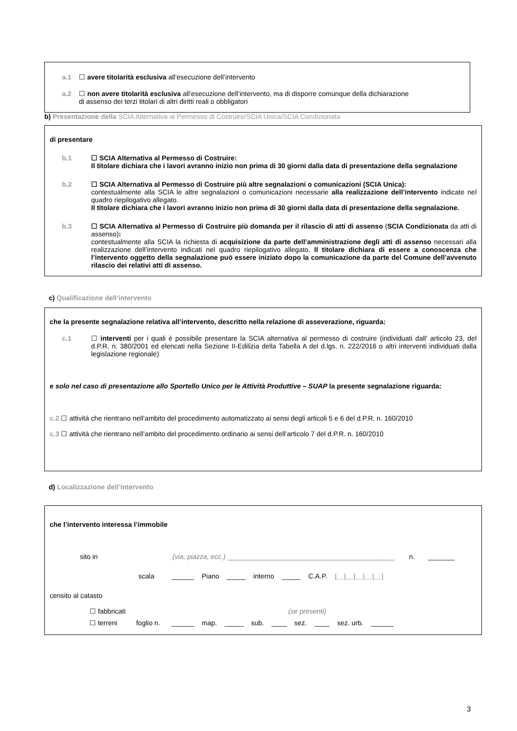a.1 ☐ avere titolarità esclusiva all’esecuzione dell’intervento
a.2 ☐ non avere titolarità esclusiva all’esecuzione dell’intervento, ma di disporre comunque della dichiarazione
di assenso dei terzi titolari di altri diritti reali o obbligatori
b) Presentazione della SCIA Alternativa al Permesso di Costruire/SCIA Unica/SCIA Condizionata
di presentare
b.1 ☐ SCIA Alternativa al Permesso di Costruire:
Il titolare dichiara che i lavori avranno inizio non prima di 30 giorni dalla data di presentazione della segnalazione
b.2 ☐ SCIA Alternativa al Permesso di Costruire più altre segnalazioni o comunicazioni (SCIA Unica):
contestualmente alla SCIA le altre segnalazioni o comunicazioni necessarie alla realizzazione dell’intervento indicate nel quadro riepilogativo allegato.
Il titolare dichiara che i lavori avranno inizio non prima di 30 giorni dalla data di presentazione della segnalazione.
b.3 ☐ SCIA Alternativa al Permesso di Costruire più domanda per il rilascio di atti di assenso (SCIA Condizionata da atti di assenso):
contestualmente alla SCIA la richiesta di acquisizione da parte dell’amministrazione degli atti di assenso necessari alla realizzazione dell’intervento indicati nel quadro riepilogativo allegato. Il titolare dichiara di essere a conoscenza che l’intervento oggetto della segnalazione può essere iniziato dopo la comunicazione da parte del Comune dell’avvenuto rilascio dei relativi atti di assenso.
c) Qualificazione dell’intervento
che la presente segnalazione relativa all’intervento, descritto nella relazione di asseverazione, riguarda:
c.1 ☐ interventi per i quali è possibile presentare la SCIA alternativa al permesso di costruire (individuati dall’ articolo 23, del d.P.R. n. 380/2001 ed elencati nella Sezione II-Edilizia della Tabella A del d.lgs. n. 222/2016 o altri interventi individuati dalla legislazione regionale)
e solo nel caso di presentazione allo Sportello Unico per le Attività Produttive – SUAP la presente segnalazione riguarda:
c.2 ☐ attività che rientrano nell’ambito del procedimento automatizzato ai sensi degli articoli 5 e 6 del d.P.R. n. 160/2010
c.3 ☐ attività che rientrano nell’ambito del procedimento ordinario ai sensi dell’articolo 7 del d.P.R. n. 160/2010
d) Localizzazione dell’intervento
che l’intervento interessa l’immobile
sito in (via, piazza, ecc.) ____________________________________________ n. _______
scala ______ Piano _____ interno _____ C.A.P. |__|__|__|__|__|
censito al catasto
☐ fabbricati (se presenti)
☐ terreni foglio n. ______ map. _____ sub. ____ sez. ____ sez. urb. ______
3